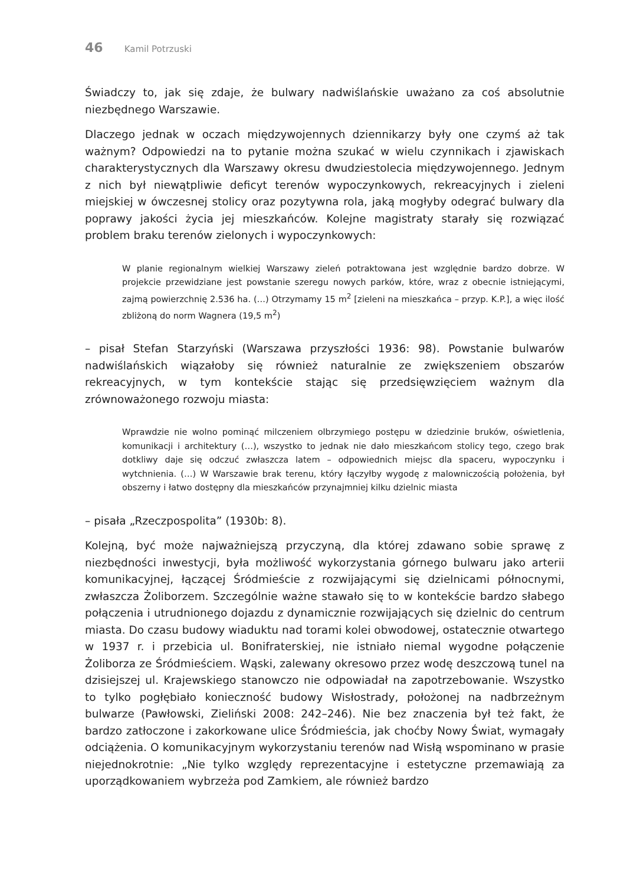46 Kamil Potrzuski
Świadczy to, jak się zdaje, że bulwary nadwiślańskie uważano za coś absolutnie niezbędnego Warszawie.
Dlaczego jednak w oczach międzywojennych dziennikarzy były one czymś aż tak ważnym? Odpowiedzi na to pytanie można szukać w wielu czynnikach i zjawiskach charakterystycznych dla Warszawy okresu dwudziestolecia międzywojennego. Jednym z nich był niewątpliwie deficyt terenów wypoczynkowych, rekreacyjnych i zieleni miejskiej w ówczesnej stolicy oraz pozytywna rola, jaką mogłyby odegrać bulwary dla poprawy jakości życia jej mieszkańców. Kolejne magistraty starały się rozwiązać problem braku terenów zielonych i wypoczynkowych:
W planie regionalnym wielkiej Warszawy zieleń potraktowana jest względnie bardzo dobrze. W projekcie przewidziane jest powstanie szeregu nowych parków, które, wraz z obecnie istniejącymi, zajmą powierzchnię 2.536 ha. (…) Otrzymamy 15 m<sup>2</sup> [zieleni na mieszkańca – przyp. K.P.], a więc ilość zbliżoną do norm Wagnera (19,5 m<sup>2</sup>)
– pisał Stefan Starzyński (Warszawa przyszłości 1936: 98). Powstanie bulwarów nadwiślańskich wiązałoby się również naturalnie ze zwiększeniem obszarów rekreacyjnych, w tym kontekście stając się przedsięwzięciem ważnym dla zrównoważonego rozwoju miasta:
Wprawdzie nie wolno pominąć milczeniem olbrzymiego postępu w dziedzinie bruków, oświetlenia, komunikacji i architektury (…), wszystko to jednak nie dało mieszkańcom stolicy tego, czego brak dotkliwy daje się odczuć zwłaszcza latem – odpowiednich miejsc dla spaceru, wypoczynku i wytchnienia. (…) W Warszawie brak terenu, który łączyłby wygodę z malowniczością położenia, był obszerny i łatwo dostępny dla mieszkańców przynajmniej kilku dzielnic miasta
– pisała „Rzeczpospolita” (1930b: 8).
Kolejną, być może najważniejszą przyczyną, dla której zdawano sobie sprawę z niezbędności inwestycji, była możliwość wykorzystania górnego bulwaru jako arterii komunikacyjnej, łączącej Śródmieście z rozwijającymi się dzielnicami północnymi, zwłaszcza Żoliborzem. Szczególnie ważne stawało się to w kontekście bardzo słabego połączenia i utrudnionego dojazdu z dynamicznie rozwijających się dzielnic do centrum miasta. Do czasu budowy wiaduktu nad torami kolei obwodowej, ostatecznie otwartego w 1937 r. i przebicia ul. Bonifraterskiej, nie istniało niemal wygodne połączenie Żoliborza ze Śródmieściem. Wąski, zalewany okresowo przez wodę deszczową tunel na dzisiejszej ul. Krajewskiego stanowczo nie odpowiadał na zapotrzebowanie. Wszystko to tylko pogłębiało konieczność budowy Wisłostrady, położonej na nadbrzeżnym bulwarze (Pawłowski, Zieliński 2008: 242–246). Nie bez znaczenia był też fakt, że bardzo zatłoczone i zakorkowane ulice Śródmieścia, jak choćby Nowy Świat, wymagały odciążenia. O komunikacyjnym wykorzystaniu terenów nad Wisłą wspominano w prasie niejednokrotnie: „Nie tylko względy reprezentacyjne i estetyczne przemawiają za uporządkowaniem wybrzeża pod Zamkiem, ale również bardzo